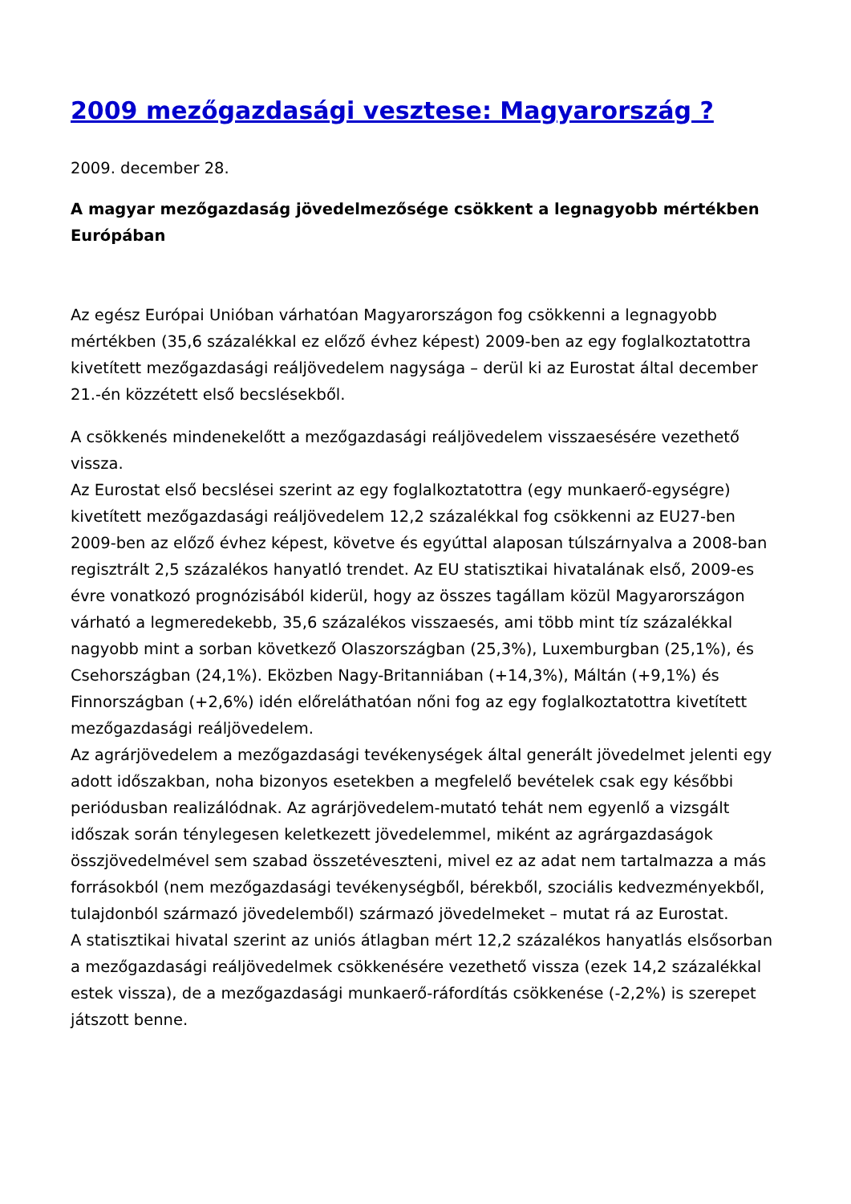2009 mezőgazdasági vesztese: Magyarország ?
2009. december 28.
A magyar mezőgazdaság jövedelmezősége csökkent a legnagyobb mértékben Európában
Az egész Európai Unióban várhatóan Magyarországon fog csökkenni a legnagyobb mértékben (35,6 százalékkal ez előző évhez képest) 2009-ben az egy foglalkoztatottra kivetített mezőgazdasági reáljövedelem nagysága – derül ki az Eurostat által december 21.-én közzétett első becslésekből.
A csökkenés mindenekelőtt a mezőgazdasági reáljövedelem visszaesésére vezethető vissza.
Az Eurostat első becslései szerint az egy foglalkoztatottra (egy munkaerő-egységre) kivetített mezőgazdasági reáljövedelem 12,2 százalékkal fog csökkenni az EU27-ben 2009-ben az előző évhez képest, követve és egyúttal alaposan túlszárnyalva a 2008-ban regisztrált 2,5 százalékos hanyatló trendet. Az EU statisztikai hivatalának első, 2009-es évre vonatkozó prognózisából kiderül, hogy az összes tagállam közül Magyarországon várható a legmeredekebb, 35,6 százalékos visszaesés, ami több mint tíz százalékkal nagyobb mint a sorban következő Olaszországban (25,3%), Luxemburgban (25,1%), és Csehországban (24,1%). Eközben Nagy-Britanniában (+14,3%), Máltán (+9,1%) és Finnországban (+2,6%) idén előreláthatóan nőni fog az egy foglalkoztatottra kivetített mezőgazdasági reáljövedelem.
Az agrárjövedelem a mezőgazdasági tevékenységek által generált jövedelmet jelenti egy adott időszakban, noha bizonyos esetekben a megfelelő bevételek csak egy későbbi periódusban realizálódnak. Az agrárjövedelem-mutató tehát nem egyenlő a vizsgált időszak során ténylegesen keletkezett jövedelemmel, miként az agrárgazdaságok összjövedelmével sem szabad összetéveszteni, mivel ez az adat nem tartalmazza a más forrásokból (nem mezőgazdasági tevékenységből, bérekből, szociális kedvezményekből, tulajdonból származó jövedelemből) származó jövedelmeket – mutat rá az Eurostat.
A statisztikai hivatal szerint az uniós átlagban mért 12,2 százalékos hanyatlás elsősorban a mezőgazdasági reáljövedelmek csökkenésére vezethető vissza (ezek 14,2 százalékkal estek vissza), de a mezőgazdasági munkaerő-ráfordítás csökkenése (-2,2%) is szerepet játszott benne.